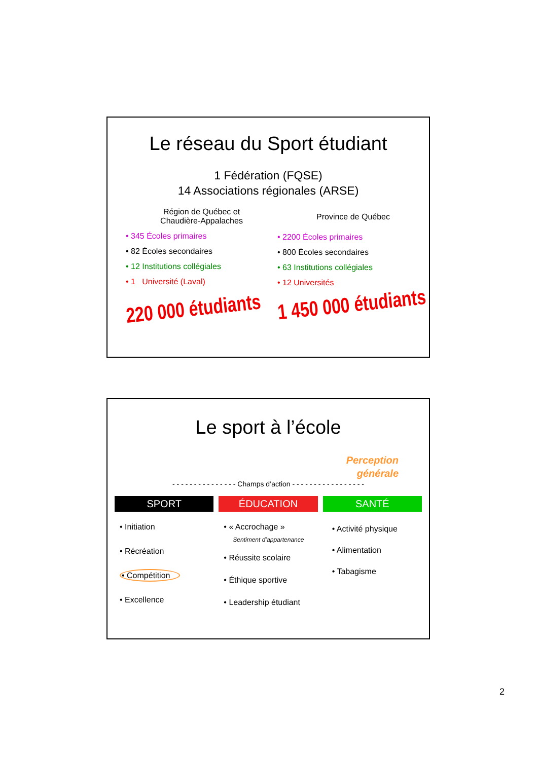Le réseau du Sport étudiant
1 Fédération (FQSE)
14 Associations régionales (ARSE)
Région de Québec et
Chaudière-Appalaches
• 345 Écoles primaires
• 82 Écoles secondaires
• 12 Institutions collégiales
• 1 Université (Laval)
220 000 étudiants
Province de Québec
• 2200 Écoles primaires
• 800 Écoles secondaires
• 63 Institutions collégiales
• 12 Universités
1 450 000 étudiants
Le sport à l’école
Perception
générale
- - - - - - - - - - - - - - - Champs d’action - - - - - - - - - - - - - - - - -
SPORT
• Initiation
• Récréation
• Compétition
• Excellence
ÉDUCATION
• « Accrochage »
Sentiment d’appartenance
• Réussite scolaire
• Éthique sportive
• Leadership étudiant
SANTÉ
• Activité physique
• Alimentation
• Tabagisme
2